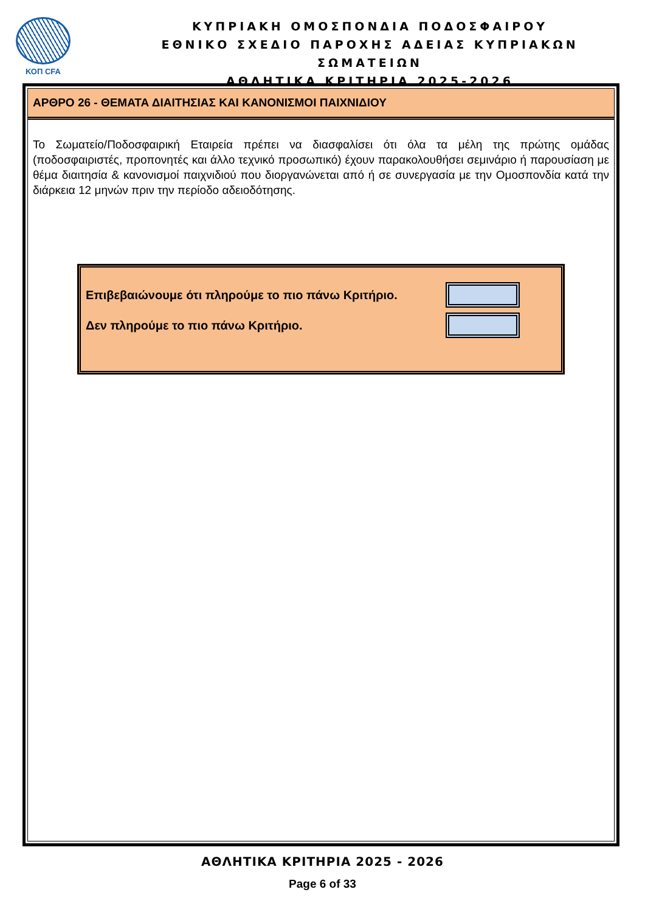ΚΟΠ CFA
ΚΥΠΡΙΑΚΗ ΟΜΟΣΠΟΝΔΙΑ ΠΟΔΟΣΦΑΙΡΟΥ
ΕΘΝΙΚΟ ΣΧΕΔΙΟ ΠΑΡΟΧΗΣ ΑΔΕΙΑΣ ΚΥΠΡΙΑΚΩΝ ΣΩΜΑΤΕΙΩΝ
ΑΘΛΗΤΙΚΑ ΚΡΙΤΗΡΙΑ 2025-2026
ΑΡΘΡΟ 26 - ΘΕΜΑΤΑ ΔΙΑΙΤΗΣΙΑΣ ΚΑΙ ΚΑΝΟΝΙΣΜΟΙ ΠΑΙΧΝΙΔΙΟΥ
Το Σωματείο/Ποδοσφαιρική Εταιρεία πρέπει να διασφαλίσει ότι όλα τα μέλη της πρώτης ομάδας (ποδοσφαιριστές, προπονητές και άλλο τεχνικό προσωπικό) έχουν παρακολουθήσει σεμινάριο ή παρουσίαση με θέμα διαιτησία & κανονισμοί παιχνιδιού που διοργανώνεται από ή σε συνεργασία με την Ομοσπονδία κατά την διάρκεια 12 μηνών πριν την περίοδο αδειοδότησης.
Επιβεβαιώνουμε ότι πληρούμε το πιο πάνω Κριτήριο.
Δεν πληρούμε το πιο πάνω Κριτήριο.
ΑΘΛΗΤΙΚΑ ΚΡΙΤΗΡΙΑ 2025 - 2026
Page 6 of 33